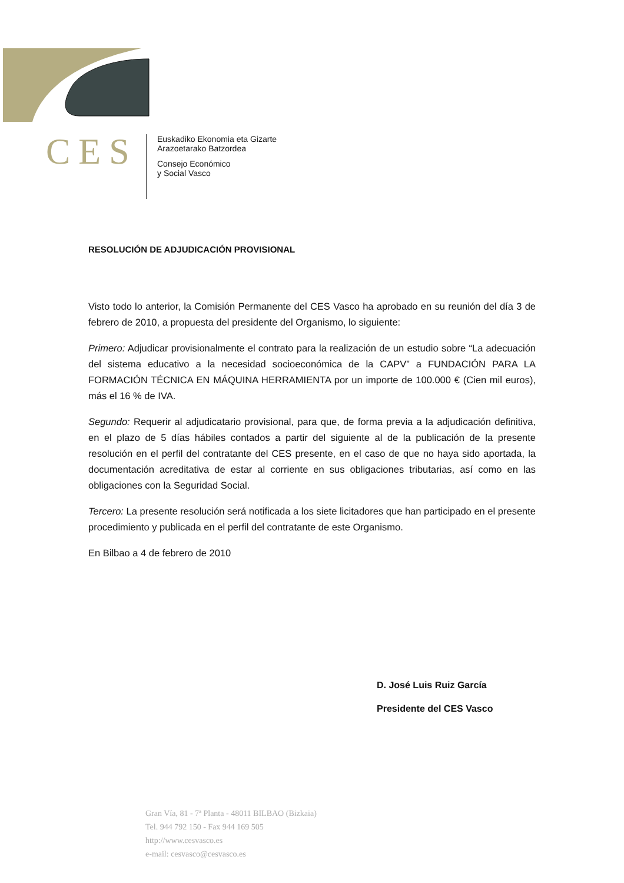CES
Euskadiko Ekonomia eta Gizarte
Arazoetarako Batzordea
Consejo Económico
y Social Vasco
RESOLUCIÓN DE ADJUDICACIÓN PROVISIONAL
Visto todo lo anterior, la Comisión Permanente del CES Vasco ha aprobado en su reunión del día 3 de febrero de 2010, a propuesta del presidente del Organismo, lo siguiente:
Primero: Adjudicar provisionalmente el contrato para la realización de un estudio sobre “La adecuación del sistema educativo a la necesidad socioeconómica de la CAPV” a FUNDACIÓN PARA LA FORMACIÓN TÉCNICA EN MÁQUINA HERRAMIENTA por un importe de 100.000 € (Cien mil euros), más el 16 % de IVA.
Segundo: Requerir al adjudicatario provisional, para que, de forma previa a la adjudicación definitiva, en el plazo de 5 días hábiles contados a partir del siguiente al de la publicación de la presente resolución en el perfil del contratante del CES presente, en el caso de que no haya sido aportada, la documentación acreditativa de estar al corriente en sus obligaciones tributarias, así como en las obligaciones con la Seguridad Social.
Tercero: La presente resolución será notificada a los siete licitadores que han participado en el presente procedimiento y publicada en el perfil del contratante de este Organismo.
En Bilbao a 4 de febrero de 2010
D. José Luis Ruiz García
Presidente del CES Vasco
Gran Vía, 81 - 7ª Planta - 48011 BILBAO (Bizkaia)
Tel. 944 792 150 - Fax 944 169 505
http://www.cesvasco.es
e-mail: cesvasco@cesvasco.es